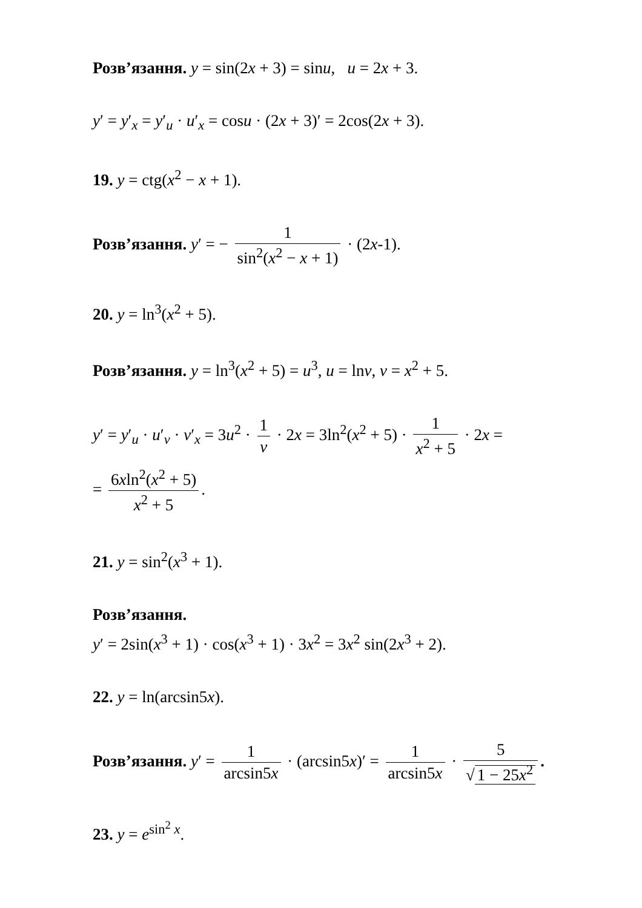Розв’язання. y = sin(2x + 3) = sinu, u = 2x + 3.
y′ = y′<sub>x</sub> = y′<sub>u</sub> · u′<sub>x</sub> = cosu · (2x + 3)′ = 2cos(2x + 3).
19. y = ctg(x<sup>2</sup> − x + 1).
Розв’язання. y′ = − 1 sin<sup>2</sup>(x<sup>2</sup> − x + 1) · (2x-1).
20. y = ln<sup>3</sup>(x<sup>2</sup> + 5).
Розв’язання. y = ln<sup>3</sup>(x<sup>2</sup> + 5) = u<sup>3</sup>, u = lnv, v = x<sup>2</sup> + 5.
y′ = y′<sub>u</sub> · u′<sub>v</sub> · v′<sub>x</sub> = 3u<sup>2</sup> · 1 v · 2x = 3ln<sup>2</sup>(x<sup>2</sup> + 5) · 1 x<sup>2</sup> + 5 · 2x =
= 6xln<sup>2</sup>(x<sup>2</sup> + 5) x<sup>2</sup> + 5.
21. y = sin<sup>2</sup>(x<sup>3</sup> + 1).
Розв’язання.
y′ = 2sin(x<sup>3</sup> + 1) · cos(x<sup>3</sup> + 1) · 3x<sup>2</sup> = 3x<sup>2</sup> sin(2x<sup>3</sup> + 2).
22. y = ln(arcsin5x).
Розв’язання. y′ = 1 arcsin5x · (arcsin5x)′ = 1 arcsin5x · 5 √1 − 25x<sup>2</sup>.
23. y = e<sup>sin<sup>2</sup> x</sup>.